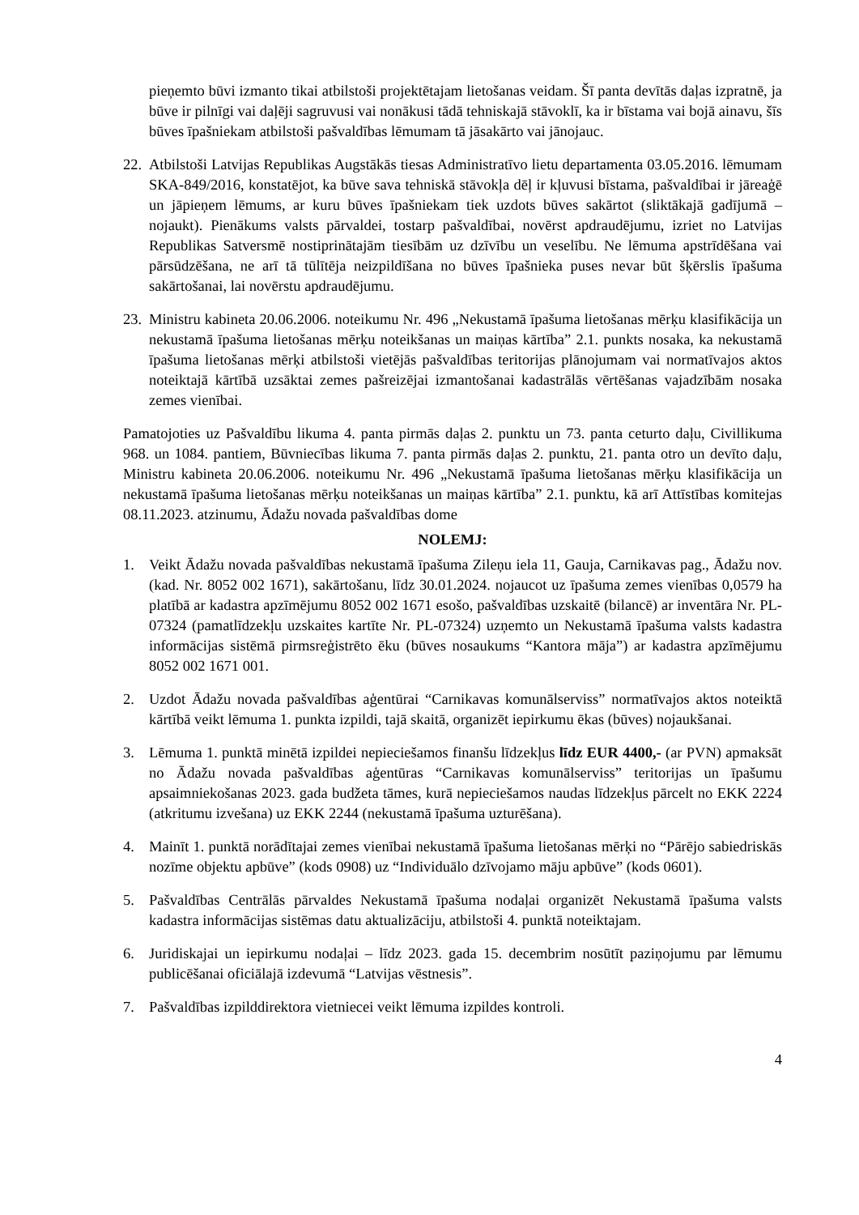pieņemto būvi izmanto tikai atbilstoši projektētajam lietošanas veidam. Šī panta devītās daļas izpratnē, ja būve ir pilnīgi vai daļēji sagruvusi vai nonākusi tādā tehniskajā stāvoklī, ka ir bīstama vai bojā ainavu, šīs būves īpašniekam atbilstoši pašvaldības lēmumam tā jāsakārto vai jānojauc.
22.
Atbilstoši Latvijas Republikas Augstākās tiesas Administratīvo lietu departamenta 03.05.2016. lēmumam SKA-849/2016, konstatējot, ka būve sava tehniskā stāvokļa dēļ ir kļuvusi bīstama, pašvaldībai ir jāreaģē un jāpieņem lēmums, ar kuru būves īpašniekam tiek uzdots būves sakārtot (sliktākajā gadījumā – nojaukt). Pienākums valsts pārvaldei, tostarp pašvaldībai, novērst apdraudējumu, izriet no Latvijas Republikas Satversmē nostiprinātajām tiesībām uz dzīvību un veselību. Ne lēmuma apstrīdēšana vai pārsūdzēšana, ne arī tā tūlītēja neizpildīšana no būves īpašnieka puses nevar būt šķērslis īpašuma sakārtošanai, lai novērstu apdraudējumu.
23.
Ministru kabineta 20.06.2006. noteikumu Nr. 496 „Nekustamā īpašuma lietošanas mērķu klasifikācija un nekustamā īpašuma lietošanas mērķu noteikšanas un maiņas kārtība” 2.1. punkts nosaka, ka nekustamā īpašuma lietošanas mērķi atbilstoši vietējās pašvaldības teritorijas plānojumam vai normatīvajos aktos noteiktajā kārtībā uzsāktai zemes pašreizējai izmantošanai kadastrālās vērtēšanas vajadzībām nosaka zemes vienībai.
Pamatojoties uz Pašvaldību likuma 4. panta pirmās daļas 2. punktu un 73. panta ceturto daļu, Civillikuma 968. un 1084. pantiem, Būvniecības likuma 7. panta pirmās daļas 2. punktu, 21. panta otro un devīto daļu, Ministru kabineta 20.06.2006. noteikumu Nr. 496 „Nekustamā īpašuma lietošanas mērķu klasifikācija un nekustamā īpašuma lietošanas mērķu noteikšanas un maiņas kārtība” 2.1. punktu, kā arī Attīstības komitejas 08.11.2023. atzinumu, Ādažu novada pašvaldības dome
NOLEMJ:
1. Veikt Ādažu novada pašvaldības nekustamā īpašuma Zileņu iela 11, Gauja, Carnikavas pag., Ādažu nov. (kad. Nr. 8052 002 1671), sakārtošanu, līdz 30.01.2024. nojaucot uz īpašuma zemes vienības 0,0579 ha platībā ar kadastra apzīmējumu 8052 002 1671 esošo, pašvaldības uzskaitē (bilancē) ar inventāra Nr. PL-07324 (pamatlīdzekļu uzskaites kartīte Nr. PL-07324) uzņemto un Nekustamā īpašuma valsts kadastra informācijas sistēmā pirmsreģistrēto ēku (būves nosaukums “Kantora māja”) ar kadastra apzīmējumu 8052 002 1671 001.
2. Uzdot Ādažu novada pašvaldības aģentūrai “Carnikavas komunālserviss” normatīvajos aktos noteiktā kārtībā veikt lēmuma 1. punkta izpildi, tajā skaitā, organizēt iepirkumu ēkas (būves) nojaukšanai.
3. Lēmuma 1. punktā minētā izpildei nepieciešamos finanšu līdzekļus līdz EUR 4400,- (ar PVN) apmaksāt no Ādažu novada pašvaldības aģentūras “Carnikavas komunālserviss” teritorijas un īpašumu apsaimniekošanas 2023. gada budžeta tāmes, kurā nepieciešamos naudas līdzekļus pārcelt no EKK 2224 (atkritumu izvešana) uz EKK 2244 (nekustamā īpašuma uzturēšana).
4. Mainīt 1. punktā norādītajai zemes vienībai nekustamā īpašuma lietošanas mērķi no “Pārējo sabiedriskās nozīme objektu apbūve” (kods 0908) uz “Individuālo dzīvojamo māju apbūve” (kods 0601).
5. Pašvaldības Centrālās pārvaldes Nekustamā īpašuma nodaļai organizēt Nekustamā īpašuma valsts kadastra informācijas sistēmas datu aktualizāciju, atbilstoši 4. punktā noteiktajam.
6. Juridiskajai un iepirkumu nodaļai – līdz 2023. gada 15. decembrim nosūtīt paziņojumu par lēmumu publicēšanai oficiālajā izdevumā “Latvijas vēstnesis”.
7. Pašvaldības izpilddirektora vietniecei veikt lēmuma izpildes kontroli.
4